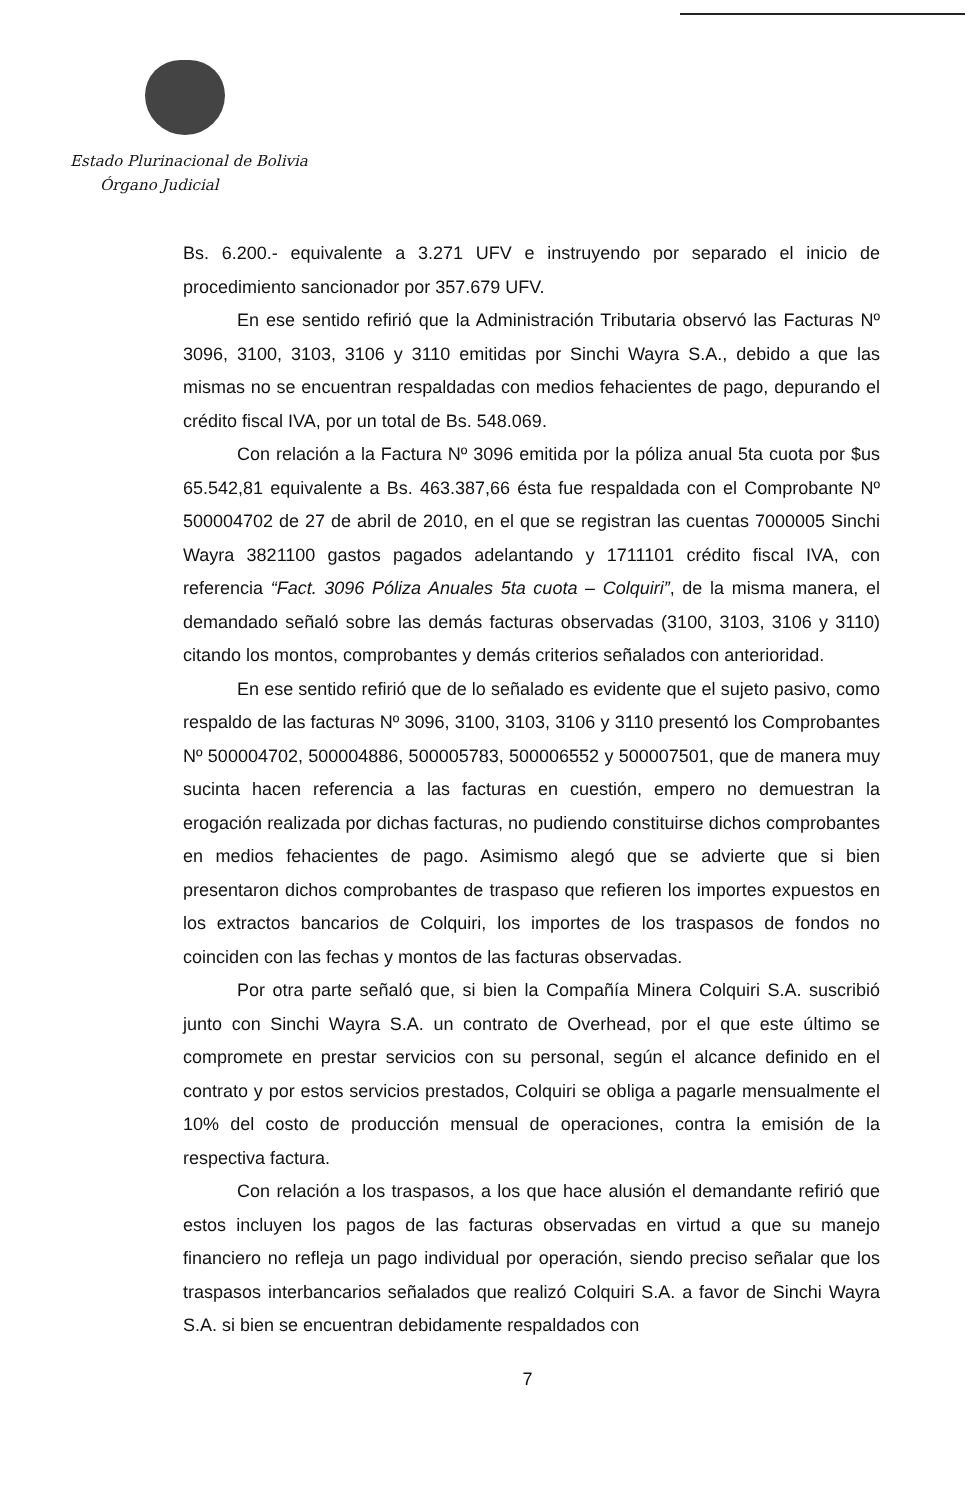Estado Plurinacional de Bolivia
Órgano Judicial
Bs. 6.200.- equivalente a 3.271 UFV e instruyendo por separado el inicio de procedimiento sancionador por 357.679 UFV.
En ese sentido refirió que la Administración Tributaria observó las Facturas Nº 3096, 3100, 3103, 3106 y 3110 emitidas por Sinchi Wayra S.A., debido a que las mismas no se encuentran respaldadas con medios fehacientes de pago, depurando el crédito fiscal IVA, por un total de Bs. 548.069.
Con relación a la Factura Nº 3096 emitida por la póliza anual 5ta cuota por $us 65.542,81 equivalente a Bs. 463.387,66 ésta fue respaldada con el Comprobante Nº 500004702 de 27 de abril de 2010, en el que se registran las cuentas 7000005 Sinchi Wayra 3821100 gastos pagados adelantando y 1711101 crédito fiscal IVA, con referencia “Fact. 3096 Póliza Anuales 5ta cuota – Colquiri”, de la misma manera, el demandado señaló sobre las demás facturas observadas (3100, 3103, 3106 y 3110) citando los montos, comprobantes y demás criterios señalados con anterioridad.
En ese sentido refirió que de lo señalado es evidente que el sujeto pasivo, como respaldo de las facturas Nº 3096, 3100, 3103, 3106 y 3110 presentó los Comprobantes Nº 500004702, 500004886, 500005783, 500006552 y 500007501, que de manera muy sucinta hacen referencia a las facturas en cuestión, empero no demuestran la erogación realizada por dichas facturas, no pudiendo constituirse dichos comprobantes en medios fehacientes de pago. Asimismo alegó que se advierte que si bien presentaron dichos comprobantes de traspaso que refieren los importes expuestos en los extractos bancarios de Colquiri, los importes de los traspasos de fondos no coinciden con las fechas y montos de las facturas observadas.
Por otra parte señaló que, si bien la Compañía Minera Colquiri S.A. suscribió junto con Sinchi Wayra S.A. un contrato de Overhead, por el que este último se compromete en prestar servicios con su personal, según el alcance definido en el contrato y por estos servicios prestados, Colquiri se obliga a pagarle mensualmente el 10% del costo de producción mensual de operaciones, contra la emisión de la respectiva factura.
Con relación a los traspasos, a los que hace alusión el demandante refirió que estos incluyen los pagos de las facturas observadas en virtud a que su manejo financiero no refleja un pago individual por operación, siendo preciso señalar que los traspasos interbancarios señalados que realizó Colquiri S.A. a favor de Sinchi Wayra S.A. si bien se encuentran debidamente respaldados con
7